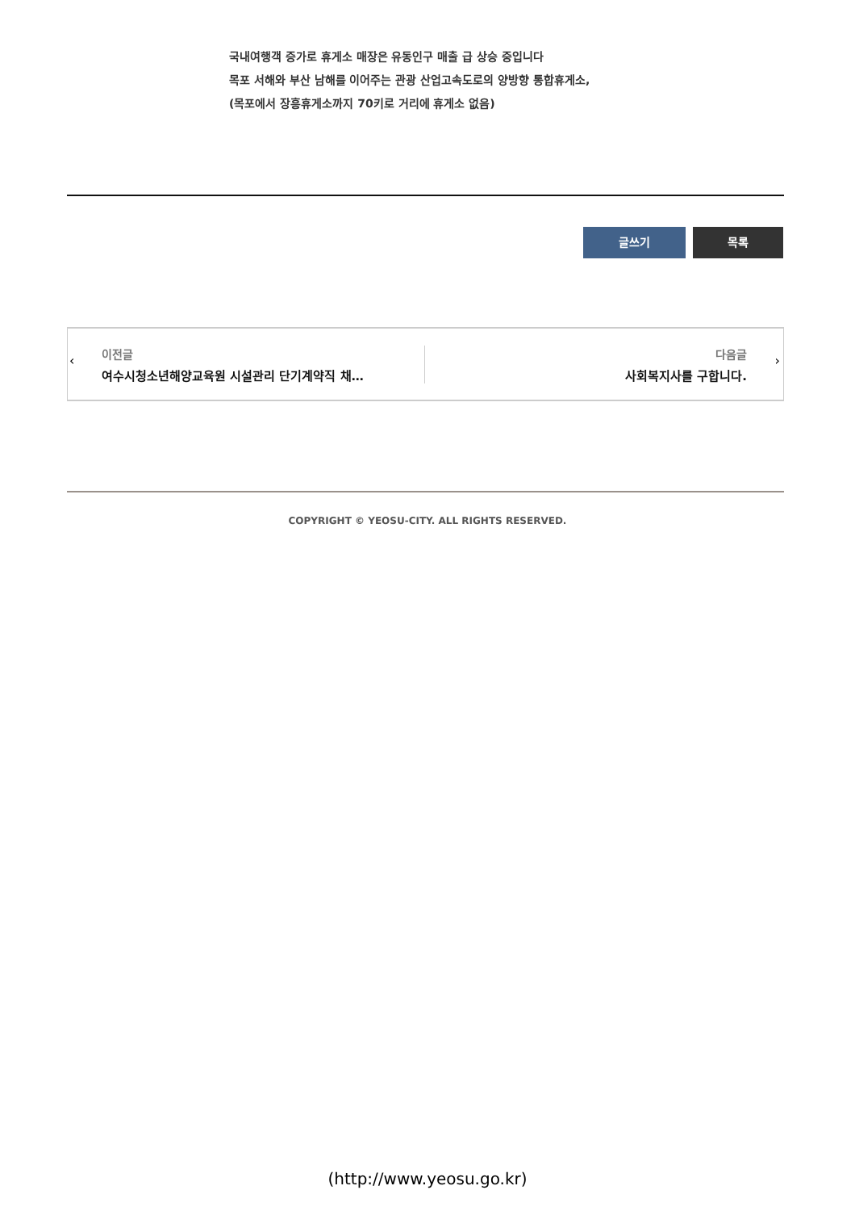국내여행객 증가로 휴게소 매장은 유동인구 매출 급 상승 중입니다
목포 서해와 부산 남해를 이어주는 관광 산업고속도로의 양방향 통합휴게소,
(목포에서 장흥휴게소까지 70키로 거리에 휴게소 없음)
글쓰기 목록
‹
이전글
여수시청소년해양교육원 시설관리 단기계약직 채…
다음글
사회복지사를 구합니다.
›
COPYRIGHT © YEOSU-CITY. ALL RIGHTS RESERVED.
(http://www.yeosu.go.kr)